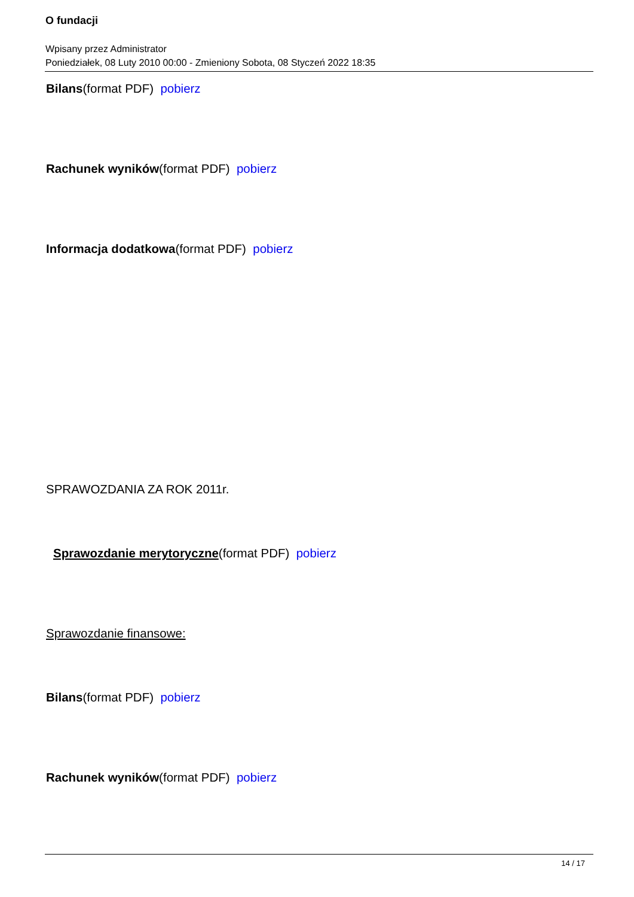O fundacji
Wpisany przez Administrator
Poniedziałek, 08 Luty 2010 00:00 - Zmieniony Sobota, 08 Styczeń 2022 18:35
Bilans(format PDF) pobierz
Rachunek wyników(format PDF) pobierz
Informacja dodatkowa(format PDF) pobierz
SPRAWOZDANIA ZA ROK 2011r.
Sprawozdanie merytoryczne(format PDF) pobierz
Sprawozdanie finansowe:
Bilans(format PDF) pobierz
Rachunek wyników(format PDF) pobierz
14 / 17